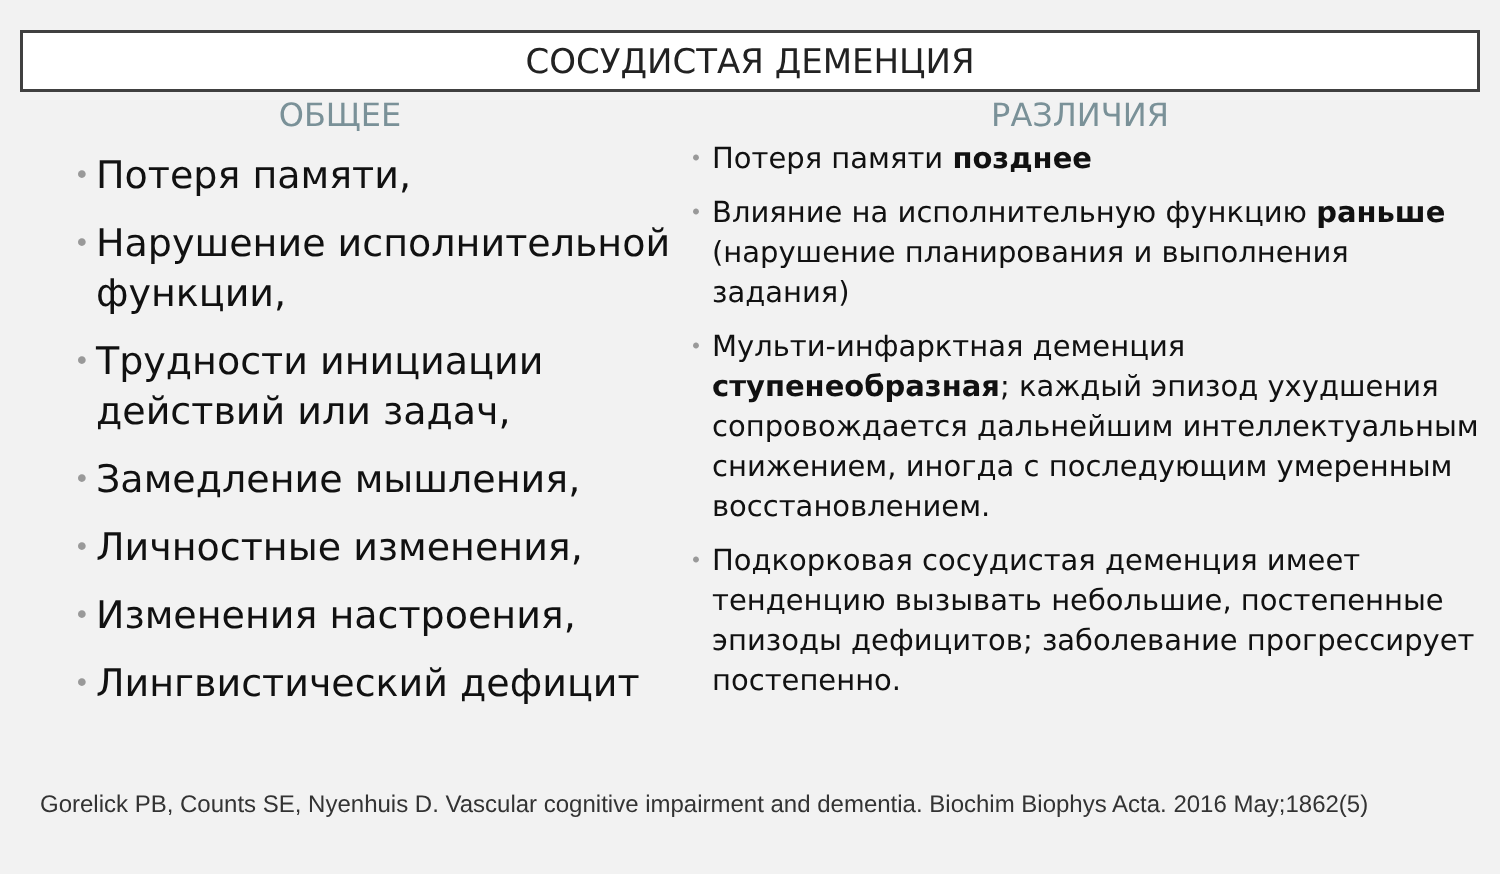СОСУДИСТАЯ ДЕМЕНЦИЯ
ОБЩЕЕ
• Потеря памяти,
• Нарушение исполнительной функции,
• Трудности инициации действий или задач,
• Замедление мышления,
• Личностные изменения,
• Изменения настроения,
• Лингвистический дефицит
РАЗЛИЧИЯ
• Потеря памяти позднее
• Влияние на исполнительную функцию раньше (нарушение планирования и выполнения задания)
• Мульти-инфарктная деменция ступенеобразная; каждый эпизод ухудшения сопровождается дальнейшим интеллектуальным снижением, иногда с последующим умеренным восстановлением.
• Подкорковая сосудистая деменция имеет тенденцию вызывать небольшие, постепенные эпизоды дефицитов; заболевание прогрессирует постепенно.
Gorelick PB, Counts SE, Nyenhuis D. Vascular cognitive impairment and dementia. Biochim Biophys Acta. 2016 May;1862(5)